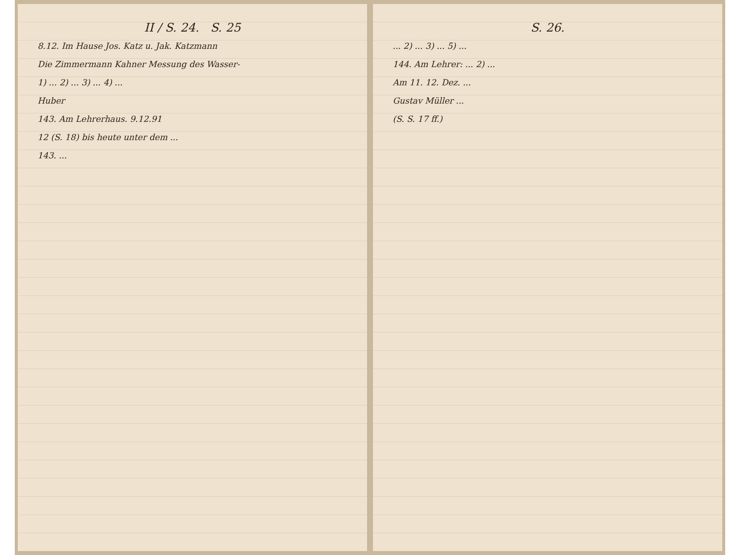II / S. 24. S. 25
8.12. Im Hause Jos. Katz u. Jak. Katzmann
Die Zimmermann Kahner Messung des Wasser-
1) ... 2) ... 3) ... 4) ...
Huber
143. Am Lehrerhaus. 9.12.91
12 (S. 18) bis heute unter dem ...
143. ...
S. 26.
... 2) ... 3) ... 5) ...
144. Am Lehrer: ... 2) ...
Am 11. 12. Dez. ...
Gustav Müller ...
(S. S. 17 ff.)